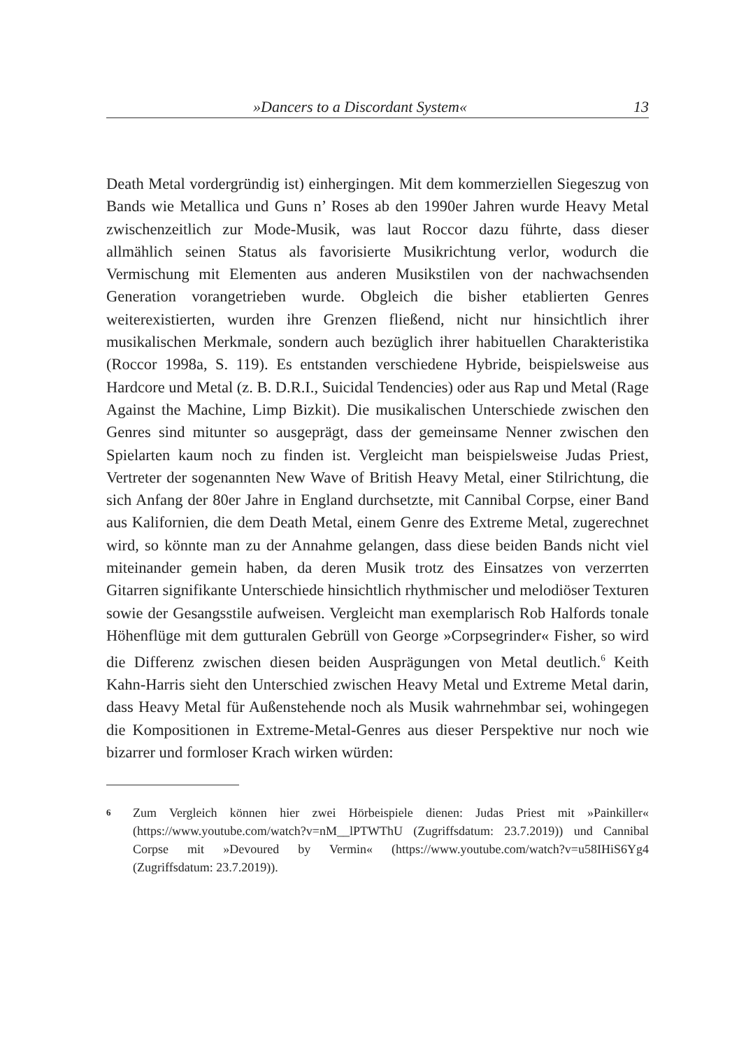»Dancers to a Discordant System« 13
Death Metal vordergründig ist) einhergingen. Mit dem kommerziellen Siegeszug von Bands wie Metallica und Guns n’ Roses ab den 1990er Jahren wurde Heavy Metal zwischenzeitlich zur Mode-Musik, was laut Roccor dazu führte, dass dieser allmählich seinen Status als favorisierte Musikrichtung verlor, wodurch die Vermischung mit Elementen aus anderen Musikstilen von der nachwachsenden Generation vorangetrieben wurde. Obgleich die bisher etablierten Genres weiterexistierten, wurden ihre Grenzen fließend, nicht nur hinsichtlich ihrer musikalischen Merkmale, sondern auch bezüglich ihrer habituellen Charakteristika (Roccor 1998a, S. 119). Es entstanden verschiedene Hybride, beispielsweise aus Hardcore und Metal (z. B. D.R.I., Suicidal Tendencies) oder aus Rap und Metal (Rage Against the Machine, Limp Bizkit). Die musikalischen Unterschiede zwischen den Genres sind mitunter so ausgeprägt, dass der gemeinsame Nenner zwischen den Spielarten kaum noch zu finden ist. Vergleicht man beispielsweise Judas Priest, Vertreter der sogenannten New Wave of British Heavy Metal, einer Stilrichtung, die sich Anfang der 80er Jahre in England durchsetzte, mit Cannibal Corpse, einer Band aus Kalifornien, die dem Death Metal, einem Genre des Extreme Metal, zugerechnet wird, so könnte man zu der Annahme gelangen, dass diese beiden Bands nicht viel miteinander gemein haben, da deren Musik trotz des Einsatzes von verzerrten Gitarren signifikante Unterschiede hinsichtlich rhythmischer und melodiöser Texturen sowie der Gesangsstile aufweisen. Vergleicht man exemplarisch Rob Halfords tonale Höhenflüge mit dem gutturalen Gebrüll von George »Corpsegrinder« Fisher, so wird die Differenz zwischen diesen beiden Ausprägungen von Metal deutlich.<sup>6</sup> Keith Kahn-Harris sieht den Unterschied zwischen Heavy Metal und Extreme Metal darin, dass Heavy Metal für Außenstehende noch als Musik wahrnehmbar sei, wohingegen die Kompositionen in Extreme-Metal-Genres aus dieser Perspektive nur noch wie bizarrer und formloser Krach wirken würden:
6 Zum Vergleich können hier zwei Hörbeispiele dienen: Judas Priest mit »Painkiller« (https://www.youtube.com/watch?v=nM__lPTWThU (Zugriffsdatum: 23.7.2019)) und Cannibal Corpse mit »Devoured by Vermin« (https://www.youtube.com/watch?v=u58IHiS6Yg4 (Zugriffsdatum: 23.7.2019)).